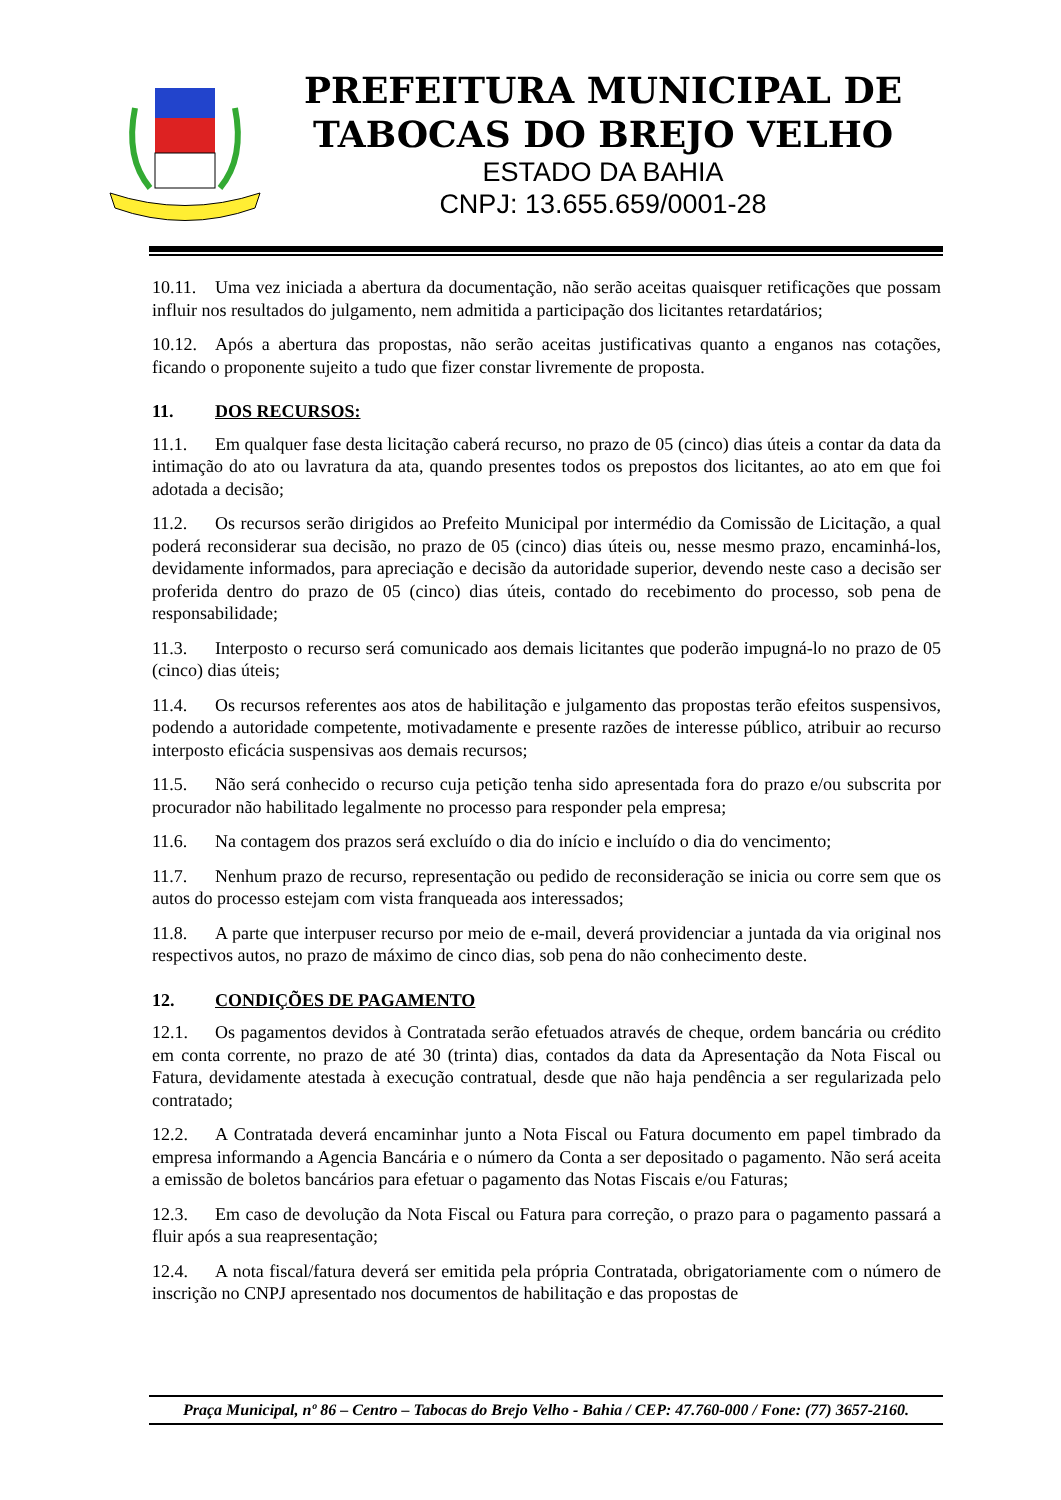PREFEITURA MUNICIPAL DE
TABOCAS DO BREJO VELHO
ESTADO DA BAHIA
CNPJ: 13.655.659/0001-28
10.11. Uma vez iniciada a abertura da documentação, não serão aceitas quaisquer retificações que possam influir nos resultados do julgamento, nem admitida a participação dos licitantes retardatários;
10.12. Após a abertura das propostas, não serão aceitas justificativas quanto a enganos nas cotações, ficando o proponente sujeito a tudo que fizer constar livremente de proposta.
11. DOS RECURSOS:
11.1. Em qualquer fase desta licitação caberá recurso, no prazo de 05 (cinco) dias úteis a contar da data da intimação do ato ou lavratura da ata, quando presentes todos os prepostos dos licitantes, ao ato em que foi adotada a decisão;
11.2. Os recursos serão dirigidos ao Prefeito Municipal por intermédio da Comissão de Licitação, a qual poderá reconsiderar sua decisão, no prazo de 05 (cinco) dias úteis ou, nesse mesmo prazo, encaminhá-los, devidamente informados, para apreciação e decisão da autoridade superior, devendo neste caso a decisão ser proferida dentro do prazo de 05 (cinco) dias úteis, contado do recebimento do processo, sob pena de responsabilidade;
11.3. Interposto o recurso será comunicado aos demais licitantes que poderão impugná-lo no prazo de 05 (cinco) dias úteis;
11.4. Os recursos referentes aos atos de habilitação e julgamento das propostas terão efeitos suspensivos, podendo a autoridade competente, motivadamente e presente razões de interesse público, atribuir ao recurso interposto eficácia suspensivas aos demais recursos;
11.5. Não será conhecido o recurso cuja petição tenha sido apresentada fora do prazo e/ou subscrita por procurador não habilitado legalmente no processo para responder pela empresa;
11.6. Na contagem dos prazos será excluído o dia do início e incluído o dia do vencimento;
11.7. Nenhum prazo de recurso, representação ou pedido de reconsideração se inicia ou corre sem que os autos do processo estejam com vista franqueada aos interessados;
11.8. A parte que interpuser recurso por meio de e-mail, deverá providenciar a juntada da via original nos respectivos autos, no prazo de máximo de cinco dias, sob pena do não conhecimento deste.
12. CONDIÇÕES DE PAGAMENTO
12.1. Os pagamentos devidos à Contratada serão efetuados através de cheque, ordem bancária ou crédito em conta corrente, no prazo de até 30 (trinta) dias, contados da data da Apresentação da Nota Fiscal ou Fatura, devidamente atestada à execução contratual, desde que não haja pendência a ser regularizada pelo contratado;
12.2. A Contratada deverá encaminhar junto a Nota Fiscal ou Fatura documento em papel timbrado da empresa informando a Agencia Bancária e o número da Conta a ser depositado o pagamento. Não será aceita a emissão de boletos bancários para efetuar o pagamento das Notas Fiscais e/ou Faturas;
12.3. Em caso de devolução da Nota Fiscal ou Fatura para correção, o prazo para o pagamento passará a fluir após a sua reapresentação;
12.4. A nota fiscal/fatura deverá ser emitida pela própria Contratada, obrigatoriamente com o número de inscrição no CNPJ apresentado nos documentos de habilitação e das propostas de
Praça Municipal, nº 86 – Centro – Tabocas do Brejo Velho - Bahia / CEP: 47.760-000 / Fone: (77) 3657-2160.